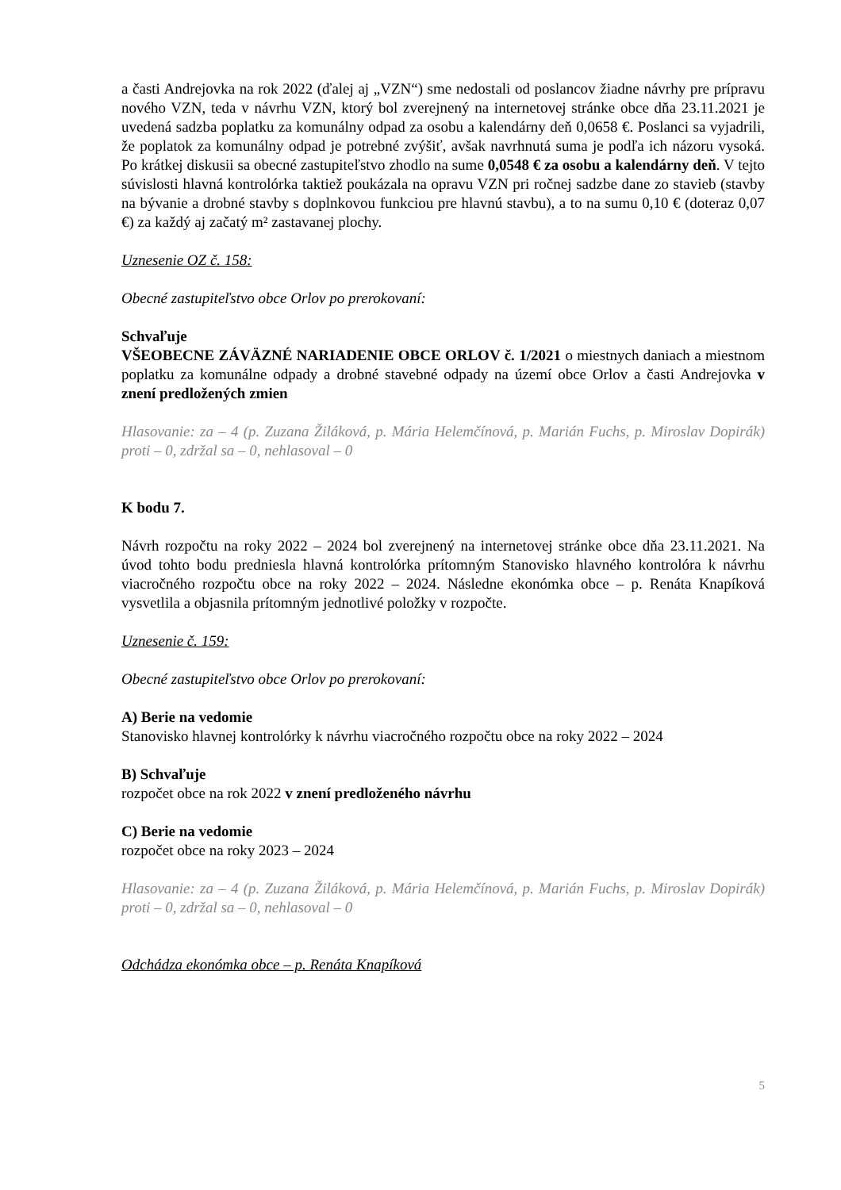a časti Andrejovka na rok 2022 (ďalej aj „VZN“) sme nedostali od poslancov žiadne návrhy pre prípravu nového VZN, teda v návrhu VZN, ktorý bol zverejnený na internetovej stránke obce dňa 23.11.2021 je uvedená sadzba poplatku za komunálny odpad za osobu a kalendárny deň 0,0658 €. Poslanci sa vyjadrili, že poplatok za komunálny odpad je potrebné zvýšiť, avšak navrhnutá suma je podľa ich názoru vysoká. Po krátkej diskusii sa obecné zastupiteľstvo zhodlo na sume 0,0548 € za osobu a kalendárny deň. V tejto súvislosti hlavná kontrolórka taktiež poukázala na opravu VZN pri ročnej sadzbe dane zo stavieb (stavby na bývanie a drobné stavby s doplnkovou funkciou pre hlavnú stavbu), a to na sumu 0,10 € (doteraz 0,07 €) za každý aj začatý m² zastavanej plochy.
Uznesenie OZ č. 158:
Obecné zastupiteľstvo obce Orlov po prerokovaní:
Schvaľuje
VŠEOBECNE ZÁVÄZNÉ NARIADENIE OBCE ORLOV č. 1/2021 o miestnych daniach a miestnom poplatku za komunálne odpady a drobné stavebné odpady na území obce Orlov a časti Andrejovka v znení predložených zmien
Hlasovanie: za – 4 (p. Zuzana Žiláková, p. Mária Helemčínová, p. Marián Fuchs, p. Miroslav Dopirák) proti – 0, zdržal sa – 0, nehlasoval – 0
K bodu 7.
Návrh rozpočtu na roky 2022 – 2024 bol zverejnený na internetovej stránke obce dňa 23.11.2021. Na úvod tohto bodu predniesla hlavná kontrolórka prítomným Stanovisko hlavného kontrolóra k návrhu viacročného rozpočtu obce na roky 2022 – 2024. Následne ekonómka obce – p. Renáta Knapíková vysvetlila a objasnila prítomným jednotlivé položky v rozpočte.
Uznesenie č. 159:
Obecné zastupiteľstvo obce Orlov po prerokovaní:
A) Berie na vedomie
Stanovisko hlavnej kontrolórky k návrhu viacročného rozpočtu obce na roky 2022 – 2024
B) Schvaľuje
rozpočet obce na rok 2022 v znení predloženého návrhu
C) Berie na vedomie
rozpočet obce na roky 2023 – 2024
Hlasovanie: za – 4 (p. Zuzana Žiláková, p. Mária Helemčínová, p. Marián Fuchs, p. Miroslav Dopirák) proti – 0, zdržal sa – 0, nehlasoval – 0
Odchádza ekonómka obce – p. Renáta Knapíková
5